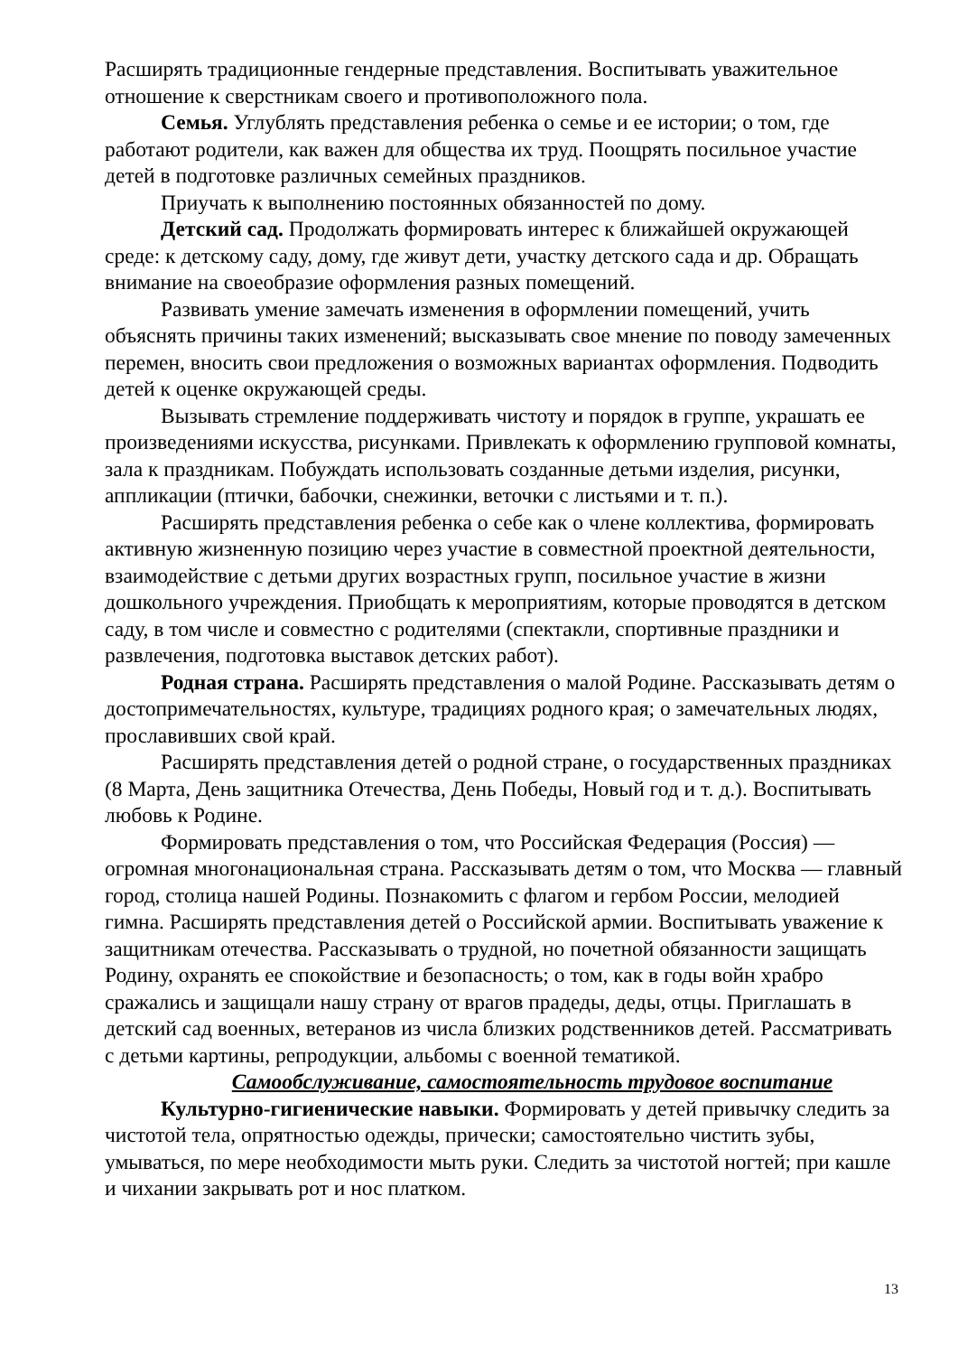Расширять традиционные гендерные представления. Воспитывать уважительное отношение к сверстникам своего и противоположного пола.
Семья. Углублять представления ребенка о семье и ее истории; о том, где работают родители, как важен для общества их труд. Поощрять посильное участие детей в подготовке различных семейных праздников.
Приучать к выполнению постоянных обязанностей по дому.
Детский сад. Продолжать формировать интерес к ближайшей окружающей среде: к детскому саду, дому, где живут дети, участку детского сада и др. Обращать внимание на своеобразие оформления разных помещений.
Развивать умение замечать изменения в оформлении помещений, учить объяснять причины таких изменений; высказывать свое мнение по поводу замеченных перемен, вносить свои предложения о возможных вариантах оформления. Подводить детей к оценке окружающей среды.
Вызывать стремление поддерживать чистоту и порядок в группе, украшать ее произведениями искусства, рисунками. Привлекать к оформлению групповой комнаты, зала к праздникам. Побуждать использовать созданные детьми изделия, рисунки, аппликации (птички, бабочки, снежинки, веточки с листьями и т. п.).
Расширять представления ребенка о себе как о члене коллектива, формировать активную жизненную позицию через участие в совместной проектной деятельности, взаимодействие с детьми других возрастных групп, посильное участие в жизни дошкольного учреждения. Приобщать к мероприятиям, которые проводятся в детском саду, в том числе и совместно с родителями (спектакли, спортивные праздники и развлечения, подготовка выставок детских работ).
Родная страна. Расширять представления о малой Родине. Рассказывать детям о достопримечательностях, культуре, традициях родного края; о замечательных людях, прославивших свой край.
Расширять представления детей о родной стране, о государственных праздниках (8 Марта, День защитника Отечества, День Победы, Новый год и т. д.). Воспитывать любовь к Родине.
Формировать представления о том, что Российская Федерация (Россия) — огромная многонациональная страна. Рассказывать детям о том, что Москва — главный город, столица нашей Родины. Познакомить с флагом и гербом России, мелодией гимна. Расширять представления детей о Российской армии. Воспитывать уважение к защитникам отечества. Рассказывать о трудной, но почетной обязанности защищать Родину, охранять ее спокойствие и безопасность; о том, как в годы войн храбро сражались и защищали нашу страну от врагов прадеды, деды, отцы. Приглашать в детский сад военных, ветеранов из числа близких родственников детей. Рассматривать с детьми картины, репродукции, альбомы с военной тематикой.
Самообслуживание, самостоятельность трудовое воспитание
Культурно-гигиенические навыки. Формировать у детей привычку следить за чистотой тела, опрятностью одежды, прически; самостоятельно чистить зубы, умываться, по мере необходимости мыть руки. Следить за чистотой ногтей; при кашле и чихании закрывать рот и нос платком.
13